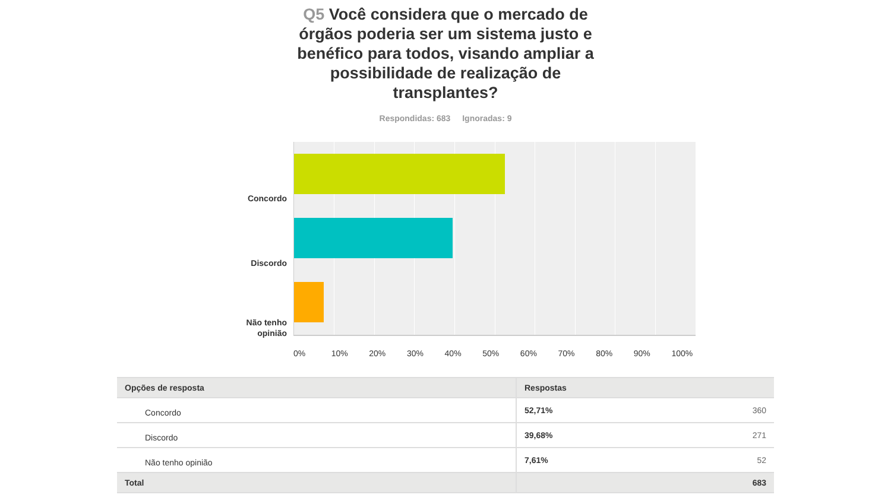Q5 Você considera que o mercado de órgãos poderia ser um sistema justo e benéfico para todos, visando ampliar a possibilidade de realização de transplantes?
Respondidas: 683 Ignoradas: 9
Concordo
Discordo
Não tenho opinião
0% 10% 20% 30% 40% 50% 60% 70% 80% 90% 100%
| Opções de resposta | Respostas | |
| --- | --- | --- |
| Concordo | 52,71% | 360 |
| Discordo | 39,68% | 271 |
| Não tenho opinião | 7,61% | 52 |
| Total | | 683 |